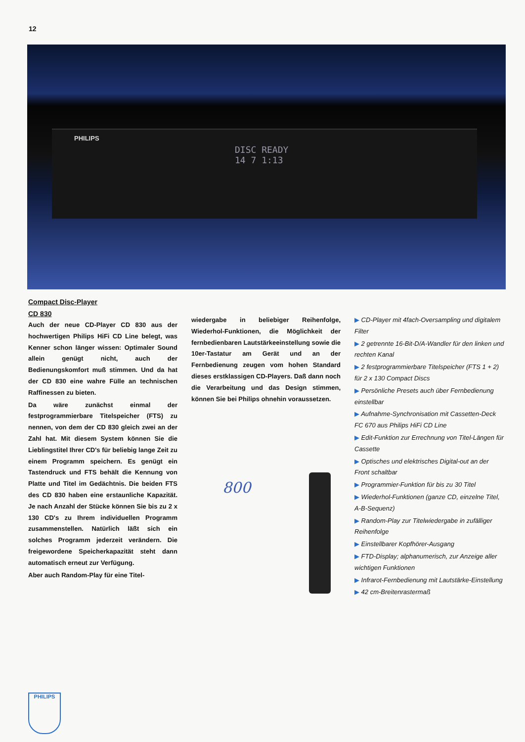12
PHILIPS
DISC READY
14 7 1:13
Compact Disc-Player
CD 830
Auch der neue CD-Player CD 830 aus der hochwertigen Philips HiFi CD Line belegt, was Kenner schon länger wissen: Optimaler Sound allein genügt nicht, auch der Bedienungskomfort muß stimmen. Und da hat der CD 830 eine wahre Fülle an technischen Raffinessen zu bieten.
Da wäre zunächst einmal der festprogrammierbare Titelspeicher (FTS) zu nennen, von dem der CD 830 gleich zwei an der Zahl hat. Mit diesem System können Sie die Lieblingstitel Ihrer CD's für beliebig lange Zeit zu einem Programm speichern. Es genügt ein Tastendruck und FTS behält die Kennung von Platte und Titel im Gedächtnis. Die beiden FTS des CD 830 haben eine erstaunliche Kapazität. Je nach Anzahl der Stücke können Sie bis zu 2 x 130 CD's zu Ihrem individuellen Programm zusammenstellen. Natürlich läßt sich ein solches Programm jederzeit verändern. Die freigewordene Speicherkapazität steht dann automatisch erneut zur Verfügung.
Aber auch Random-Play für eine Titel-
wiedergabe in beliebiger Reihenfolge, Wiederhol-Funktionen, die Möglichkeit der fernbedienbaren Lautstärkeeinstellung sowie die 10er-Tastatur am Gerät und an der Fernbedienung zeugen vom hohen Standard dieses erstklassigen CD-Players. Daß dann noch die Verarbeitung und das Design stimmen, können Sie bei Philips ohnehin voraussetzen.
▶ CD-Player mit 4fach-Oversampling und digitalem Filter
▶ 2 getrennte 16-Bit-D/A-Wandler für den linken und rechten Kanal
▶ 2 festprogrammierbare Titelspeicher (FTS 1 + 2) für 2 x 130 Compact Discs
▶ Persönliche Presets auch über Fernbedienung einstellbar
▶ Aufnahme-Synchronisation mit Cassetten-Deck FC 670 aus Philips HiFi CD Line
▶ Edit-Funktion zur Errechnung von Titel-Längen für Cassette
▶ Optisches und elektrisches Digital-out an der Front schaltbar
▶ Programmier-Funktion für bis zu 30 Titel
▶ Wiederhol-Funktionen (ganze CD, einzelne Titel, A-B-Sequenz)
▶ Random-Play zur Titelwiedergabe in zufälliger Reihenfolge
▶ Einstellbarer Kopfhörer-Ausgang
▶ FTD-Display; alphanumerisch, zur Anzeige aller wichtigen Funktionen
▶ Infrarot-Fernbedienung mit Lautstärke-Einstellung
▶ 42 cm-Breitenrastermaß
800
PHILIPS